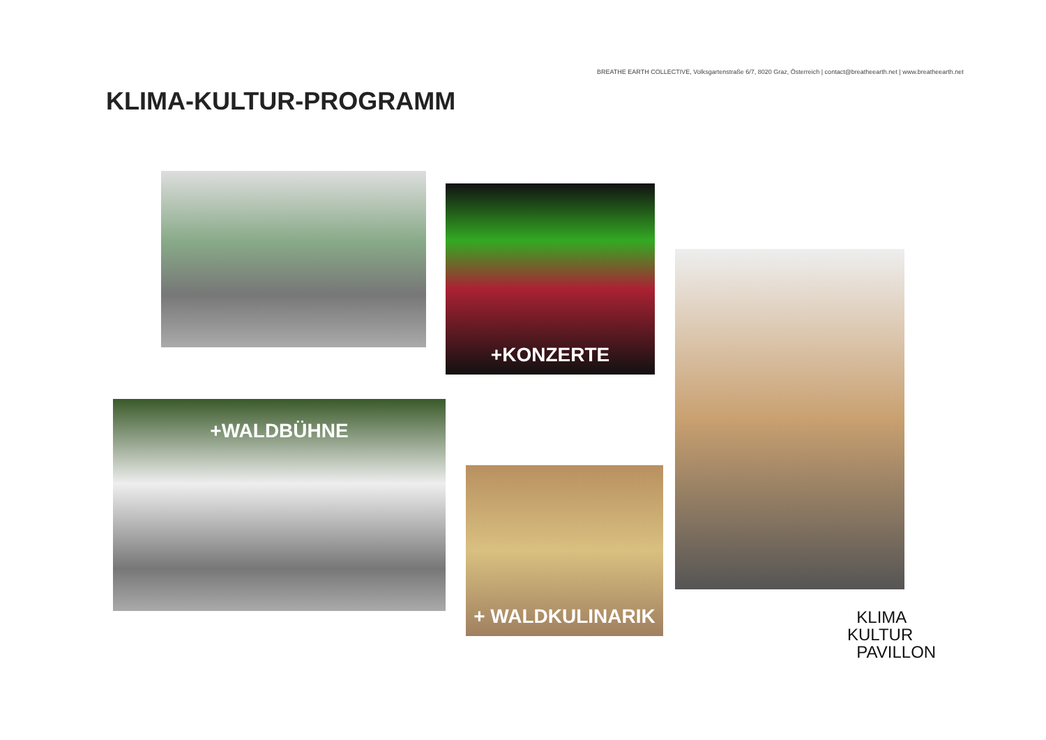BREATHE EARTH COLLECTIVE, Volksgartenstraße 6/7, 8020 Graz, Österreich | contact@breatheearth.net | www.breatheearth.net
KLIMA-KULTUR-PROGRAMM
+KONZERTE
+WALDBÜHNE
+ WALDKULINARIK
KLIMA
KULTUR
PAVILLON